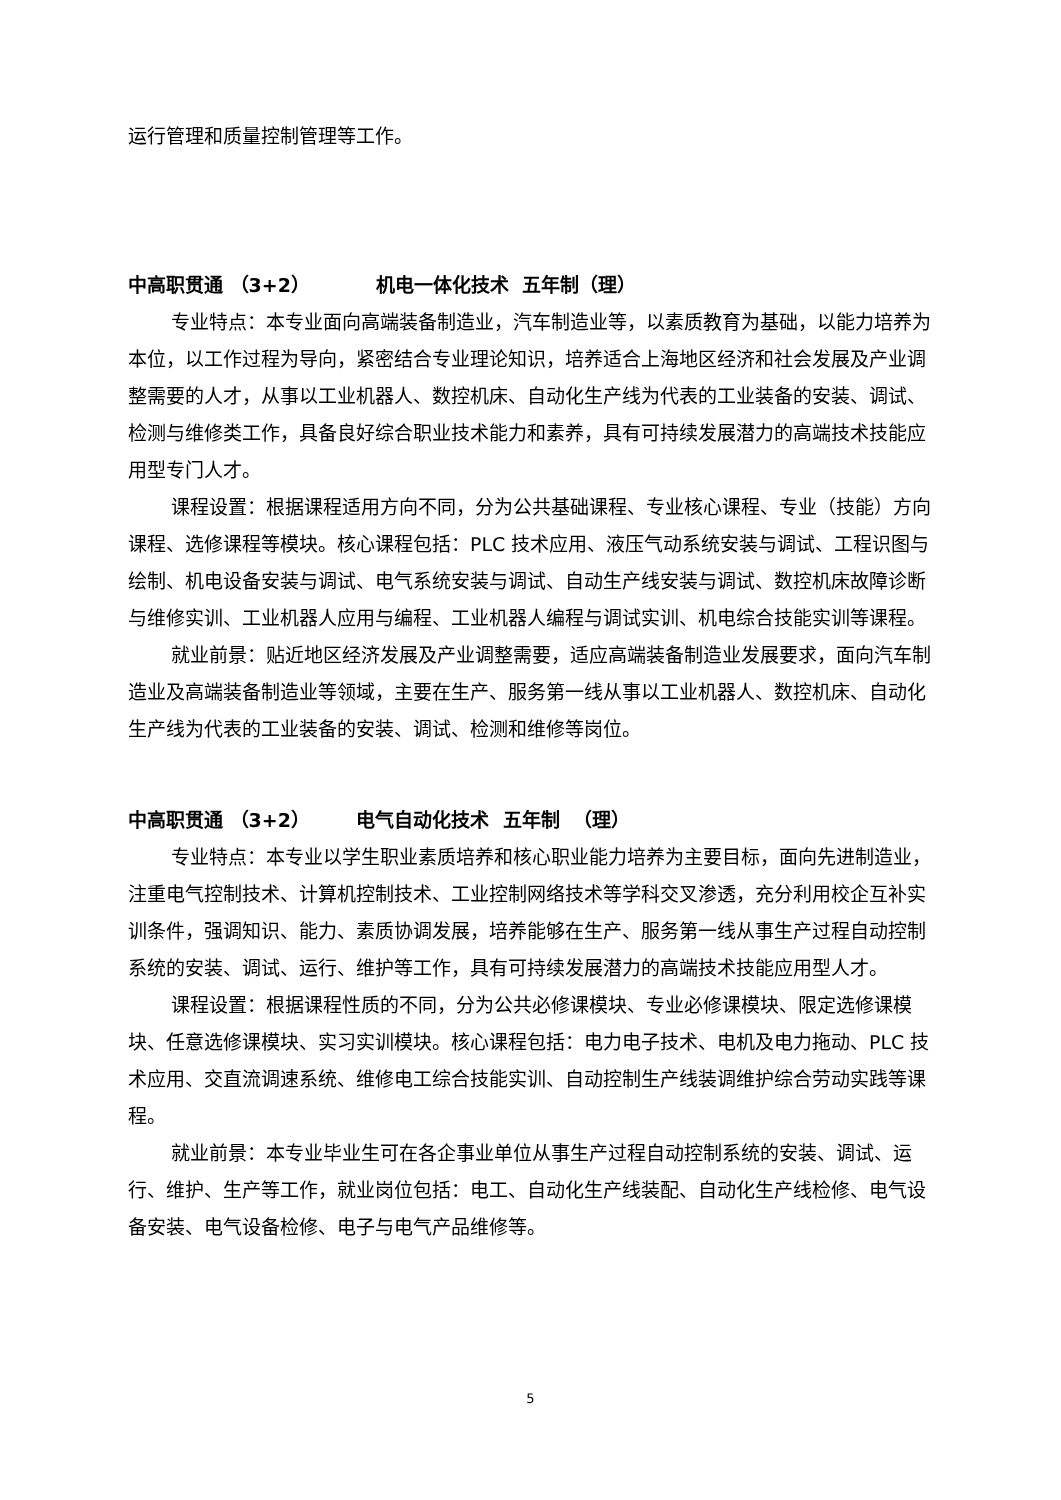运行管理和质量控制管理等工作。
中高职贯通 （3+2） 机电一体化技术 五年制（理）
专业特点：本专业面向高端装备制造业，汽车制造业等，以素质教育为基础，以能力培养为本位，以工作过程为导向，紧密结合专业理论知识，培养适合上海地区经济和社会发展及产业调整需要的人才，从事以工业机器人、数控机床、自动化生产线为代表的工业装备的安装、调试、检测与维修类工作，具备良好综合职业技术能力和素养，具有可持续发展潜力的高端技术技能应用型专门人才。
课程设置：根据课程适用方向不同，分为公共基础课程、专业核心课程、专业（技能）方向课程、选修课程等模块。核心课程包括：PLC 技术应用、液压气动系统安装与调试、工程识图与绘制、机电设备安装与调试、电气系统安装与调试、自动生产线安装与调试、数控机床故障诊断与维修实训、工业机器人应用与编程、工业机器人编程与调试实训、机电综合技能实训等课程。
就业前景：贴近地区经济发展及产业调整需要，适应高端装备制造业发展要求，面向汽车制造业及高端装备制造业等领域，主要在生产、服务第一线从事以工业机器人、数控机床、自动化生产线为代表的工业装备的安装、调试、检测和维修等岗位。
中高职贯通 （3+2） 电气自动化技术 五年制 （理）
专业特点：本专业以学生职业素质培养和核心职业能力培养为主要目标，面向先进制造业，注重电气控制技术、计算机控制技术、工业控制网络技术等学科交叉渗透，充分利用校企互补实训条件，强调知识、能力、素质协调发展，培养能够在生产、服务第一线从事生产过程自动控制系统的安装、调试、运行、维护等工作，具有可持续发展潜力的高端技术技能应用型人才。
课程设置：根据课程性质的不同，分为公共必修课模块、专业必修课模块、限定选修课模块、任意选修课模块、实习实训模块。核心课程包括：电力电子技术、电机及电力拖动、PLC 技术应用、交直流调速系统、维修电工综合技能实训、自动控制生产线装调维护综合劳动实践等课程。
就业前景：本专业毕业生可在各企事业单位从事生产过程自动控制系统的安装、调试、运行、维护、生产等工作，就业岗位包括：电工、自动化生产线装配、自动化生产线检修、电气设备安装、电气设备检修、电子与电气产品维修等。
5